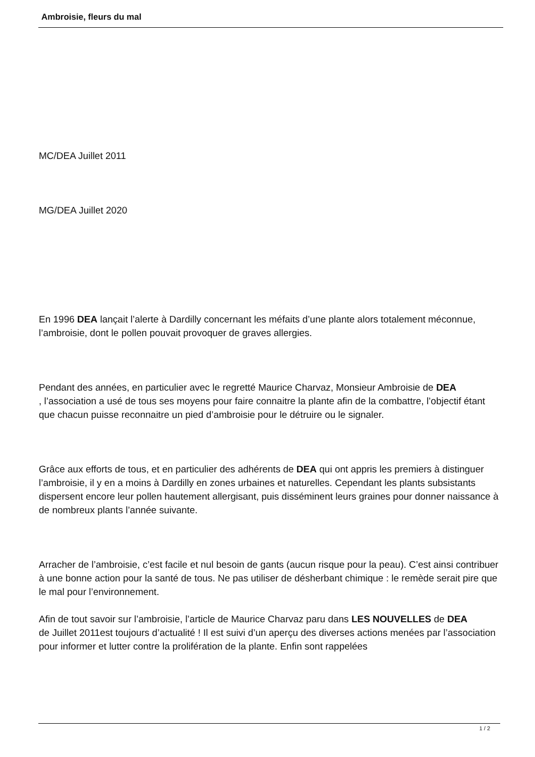Ambroisie, fleurs du mal
MC/DEA Juillet 2011
MG/DEA Juillet 2020
En 1996 DEA lançait l’alerte à Dardilly concernant les méfaits d’une plante alors totalement méconnue, l’ambroisie, dont le pollen pouvait provoquer de graves allergies.
Pendant des années, en particulier avec le regretté Maurice Charvaz, Monsieur Ambroisie de DEA
, l’association a usé de tous ses moyens pour faire connaitre la plante afin de la combattre, l’objectif étant que chacun puisse reconnaitre un pied d’ambroisie pour le détruire ou le signaler.
Grâce aux efforts de tous, et en particulier des adhérents de DEA qui ont appris les premiers à distinguer l’ambroisie, il y en a moins à Dardilly en zones urbaines et naturelles. Cependant les plants subsistants dispersent encore leur pollen hautement allergisant, puis disséminent leurs graines pour donner naissance à de nombreux plants l’année suivante.
Arracher de l’ambroisie, c’est facile et nul besoin de gants (aucun risque pour la peau). C’est ainsi contribuer à une bonne action pour la santé de tous. Ne pas utiliser de désherbant chimique : le remède serait pire que le mal pour l’environnement.
Afin de tout savoir sur l’ambroisie, l’article de Maurice Charvaz paru dans LES NOUVELLES de DEA
de Juillet 2011est toujours d’actualité ! Il est suivi d’un aperçu des diverses actions menées par l’association pour informer et lutter contre la prolifération de la plante. Enfin sont rappelées
1 / 2